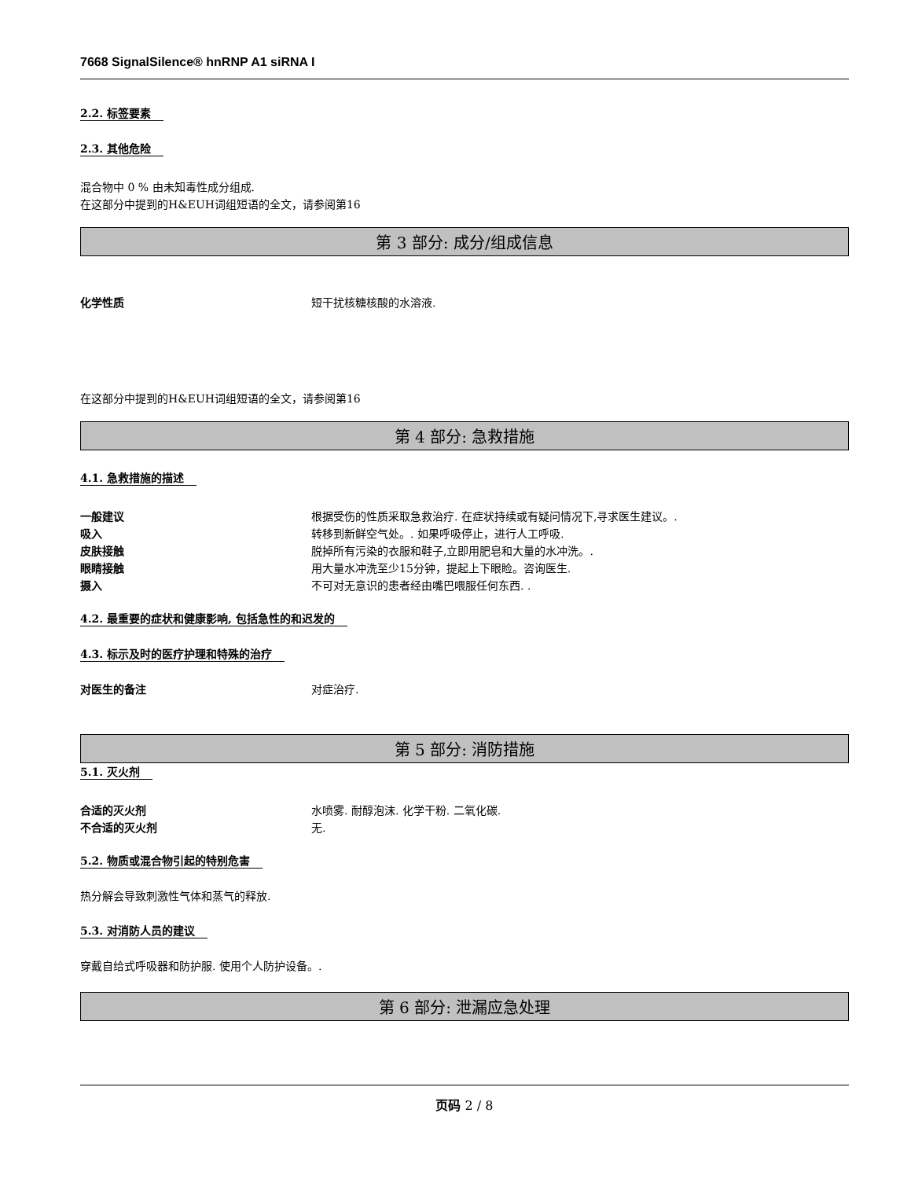7668 SignalSilence® hnRNP A1 siRNA I
2.2. 标签要素 2.3. 其他危险
混合物中 0 % 由未知毒性成分组成.
在这部分中提到的H&EUH词组短语的全文，请参阅第16
第 3 部分: 成分/组成信息
化学性质 短干扰核糖核酸的水溶液.
在这部分中提到的H&EUH词组短语的全文，请参阅第16
第 4 部分: 急救措施
4.1. 急救措施的描述
一般建议 根据受伤的性质采取急救治疗. 在症状持续或有疑问情况下,寻求医生建议。.
吸入 转移到新鲜空气处。. 如果呼吸停止，进行人工呼吸.
皮肤接触 脱掉所有污染的衣服和鞋子,立即用肥皂和大量的水冲洗。.
眼睛接触 用大量水冲洗至少15分钟，提起上下眼睑。咨询医生.
摄入 不可对无意识的患者经由嘴巴喂服任何东西. .
4.2. 最重要的症状和健康影响, 包括急性的和迟发的
4.3. 标示及时的医疗护理和特殊的治疗
对医生的备注 对症治疗.
第 5 部分: 消防措施
5.1. 灭火剂
合适的灭火剂 水喷雾. 耐醇泡沫. 化学干粉. 二氧化碳.
不合适的灭火剂 无.
5.2. 物质或混合物引起的特别危害
热分解会导致刺激性气体和蒸气的释放.
5.3. 对消防人员的建议
穿戴自给式呼吸器和防护服. 使用个人防护设备。.
第 6 部分: 泄漏应急处理
页码 2 / 8